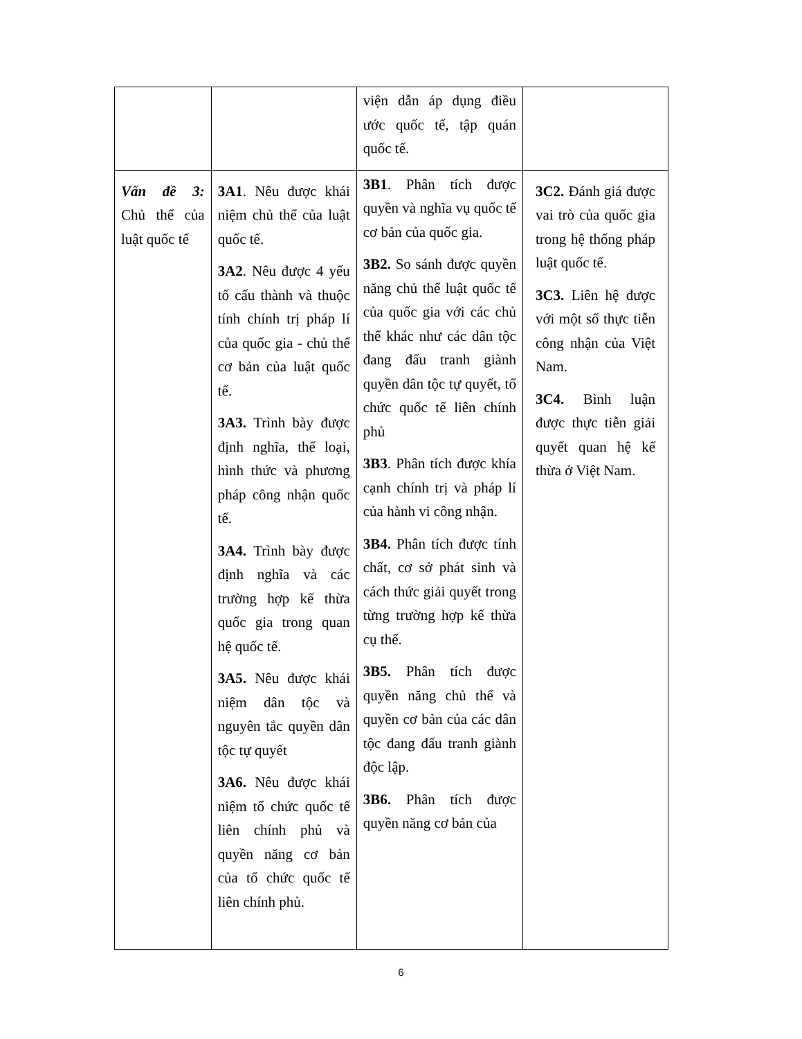| | | viện dẫn áp dụng điều ước quốc tế, tập quán quốc tế. | |
| Vấn đề 3: Chủ thể của luật quốc tế | 3A1 . Nêu được khái niệm chủ thể của luật quốc tế. 3A2 . Nêu được 4 yếu tố cấu thành và thuộc tính chính trị pháp lí của quốc gia - chủ thể cơ bản của luật quốc tế. 3A3. Trình bày được định nghĩa, thể loại, hình thức và phương pháp công nhận quốc tế. 3A4. Trình bày được định nghĩa và các trường hợp kế thừa quốc gia trong quan hệ quốc tế. 3A5. Nêu được khái niệm dân tộc và nguyên tắc quyền dân tộc tự quyết 3A6. Nêu được khái niệm tổ chức quốc tế liên chính phủ và quyền năng cơ bản của tổ chức quốc tế liên chính phủ. | 3B1 . Phân tích được quyền và nghĩa vụ quốc tế cơ bản của quốc gia. 3B2. So sánh được quyền năng chủ thể luật quốc tế của quốc gia với các chủ thể khác như các dân tộc đang đấu tranh giành quyền dân tộc tự quyết, tổ chức quốc tế liên chính phủ 3B3 . Phân tích được khía cạnh chính trị và pháp lí của hành vi công nhận. 3B4. Phân tích được tính chất, cơ sở phát sinh và cách thức giải quyết trong từng trường hợp kế thừa cụ thể. 3B5. Phân tích được quyền năng chủ thể và quyền cơ bản của các dân tộc đang đấu tranh giành độc lập. 3B6. Phân tích được quyền năng cơ bản của | 3C2. Đánh giá được vai trò của quốc gia trong hệ thống pháp luật quốc tế. 3C3. Liên hệ được với một số thực tiễn công nhận của Việt Nam. 3C4. Bình luận được thực tiễn giải quyết quan hệ kế thừa ở Việt Nam. |
6